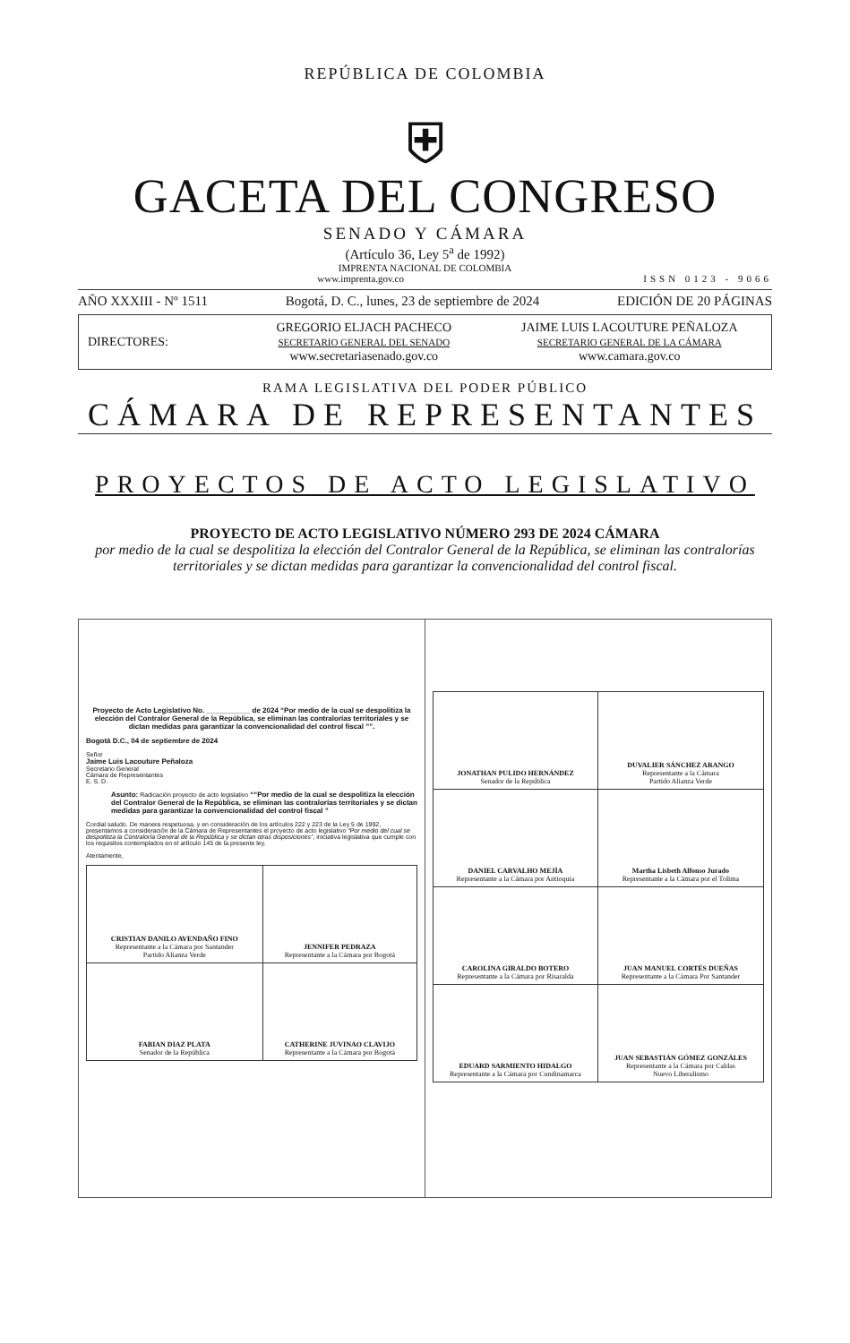REPÚBLICA DE COLOMBIA
⛨
GACETA DEL CONGRESO
SENADO Y CÁMARA
(Artículo 36, Ley 5<sup>a</sup> de 1992)
IMPRENTA NACIONAL DE COLOMBIA
www.imprenta.gov.co ISSN 0123 - 9066
AÑO XXXIII - Nº 1511 Bogotá, D. C., lunes, 23 de septiembre de 2024 EDICIÓN DE 20 PÁGINAS
DIRECTORES:
GREGORIO ELJACH PACHECO
SECRETARIO GENERAL DEL SENADO
www.secretariasenado.gov.co
JAIME LUIS LACOUTURE PEÑALOZA
SECRETARIO GENERAL DE LA CÁMARA
www.camara.gov.co
RAMA LEGISLATIVA DEL PODER PÚBLICO
CÁMARA DE REPRESENTANTES
PROYECTOS DE ACTO LEGISLATIVO
PROYECTO DE ACTO LEGISLATIVO NÚMERO 293 DE 2024 CÁMARA
por medio de la cual se despolitiza la elección del Contralor General de la República, se eliminan las contralorías territoriales y se dictan medidas para garantizar la convencionalidad del control fiscal.
Proyecto de Acto Legislativo No. ___________ de 2024 “Por medio de la cual se despolitiza la elección del Contralor General de la República, se eliminan las contralorías territoriales y se dictan medidas para garantizar la convencionalidad del control fiscal ””.
Bogotá D.C., 04 de septiembre de 2024
Señor
Jaime Luis Lacouture Peñaloza
Secretario General
Cámara de Representantes
E. S. D.
Asunto: Radicación proyecto de acto legislativo ““Por medio de la cual se despolitiza la elección del Contralor General de la República, se eliminan las contralorías territoriales y se dictan medidas para garantizar la convencionalidad del control fiscal ”
Cordial saludo. De manera respetuosa, y en consideración de los artículos 222 y 223 de la Ley 5 de 1992, presentamos a consideración de la Cámara de Representantes el proyecto de acto legislativo “Por medio del cual se despolitiza la Contraloría General de la República y se dictan otras disposiciones”, iniciativa legislativa que cumple con los requisitos contemplados en el artículo 145 de la presente ley.
Atentamente,
| CRISTIAN DANILO AVENDAÑO FINO Representante a la Cámara por Santander Partido Alianza Verde | JENNIFER PEDRAZA Representante a la Cámara por Bogotá |
| FABIAN DIAZ PLATA Senador de la República | CATHERINE JUVINAO CLAVIJO Representante a la Cámara por Bogotá |
| JONATHAN PULIDO HERNÁNDEZ Senador de la República | DUVALIER SÁNCHEZ ARANGO Representante a la Cámara Partido Alianza Verde |
| DANIEL CARVALHO MEJÍA Representante a la Cámara por Antioquia | Martha Lisbeth Alfonso Jurado Representante a la Cámara por el Tolima |
| CAROLINA GIRALDO BOTERO Representante a la Cámara por Risaralda | JUAN MANUEL CORTÉS DUEÑAS Representante a la Cámara Por Santander |
| EDUARD SARMIENTO HIDALGO Representante a la Cámara por Cundinamarca | JUAN SEBASTIÁN GÓMEZ GONZÁLES Representante a la Cámara por Caldas Nuevo Liberalismo |